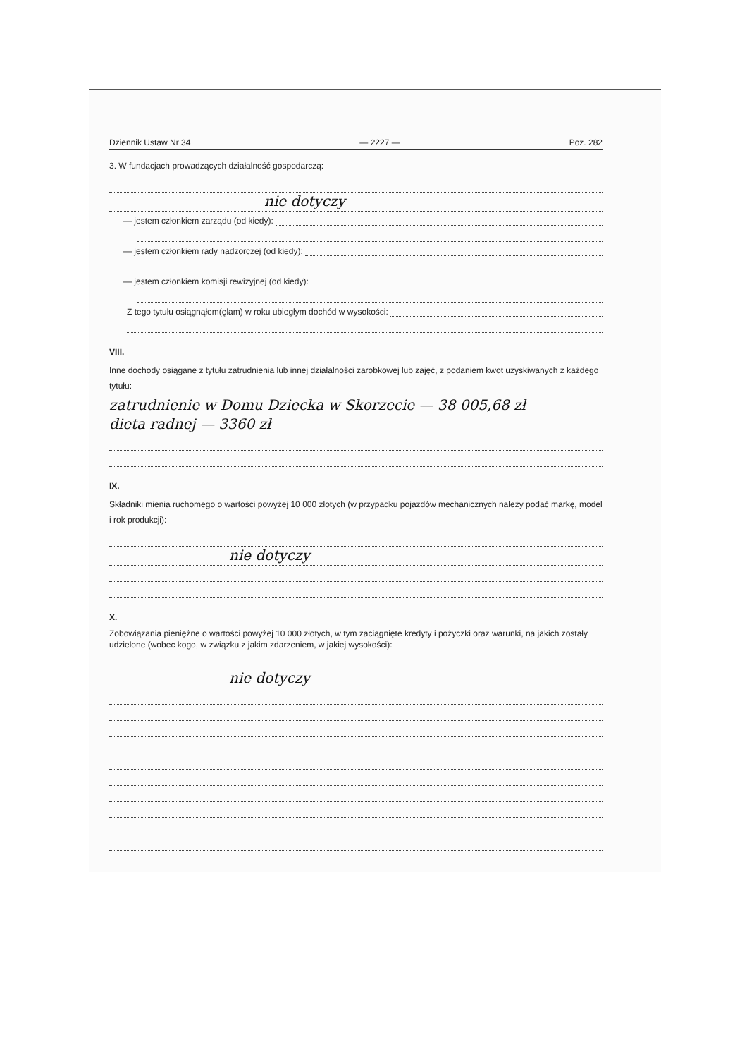Dziennik Ustaw Nr 34 — 2227 — Poz. 282
3. W fundacjach prowadzących działalność gospodarczą:
nie dotyczy
— jestem członkiem zarządu (od kiedy):
— jestem członkiem rady nadzorczej (od kiedy):
— jestem członkiem komisji rewizyjnej (od kiedy):
Z tego tytułu osiągnąłem(ęłam) w roku ubiegłym dochód w wysokości:
VIII.
Inne dochody osiągane z tytułu zatrudnienia lub innej działalności zarobkowej lub zajęć, z podaniem kwot uzyskiwanych z każdego tytułu:
zatrudnienie w Domu Dziecka w Skorzecie — 38 005,68 zł
dieta radnej — 3360 zł
IX.
Składniki mienia ruchomego o wartości powyżej 10 000 złotych (w przypadku pojazdów mechanicznych należy podać markę, model i rok produkcji):
nie dotyczy
X.
Zobowiązania pieniężne o wartości powyżej 10 000 złotych, w tym zaciągnięte kredyty i pożyczki oraz warunki, na jakich zostały udzielone (wobec kogo, w związku z jakim zdarzeniem, w jakiej wysokości):
nie dotyczy